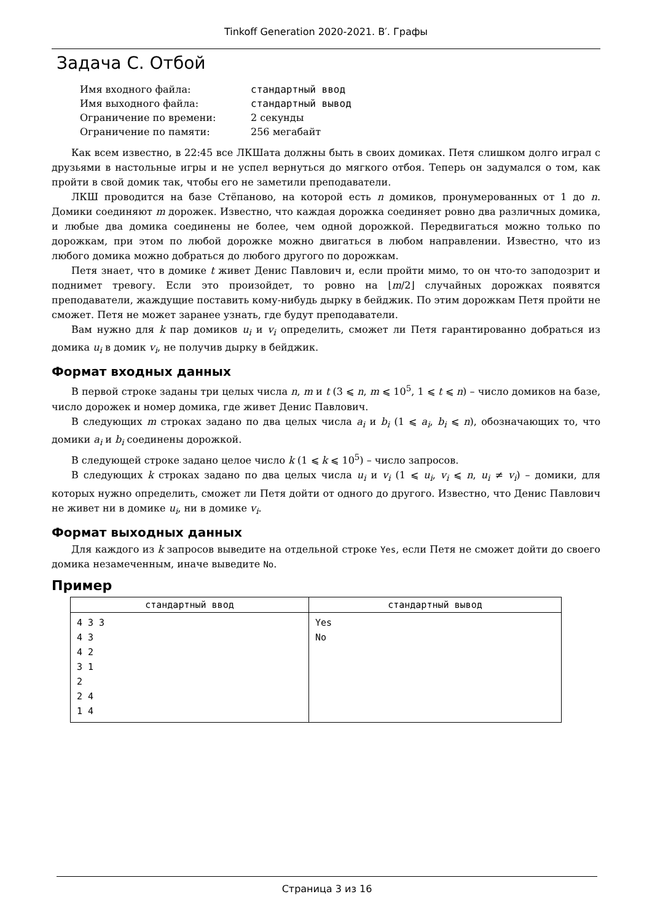Tinkoff Generation 2020-2021. B′. Графы
Задача C. Отбой
| Имя входного файла: | стандартный ввод |
| Имя выходного файла: | стандартный вывод |
| Ограничение по времени: | 2 секунды |
| Ограничение по памяти: | 256 мегабайт |
Как всем известно, в 22:45 все ЛКШата должны быть в своих домиках. Петя слишком долго играл с друзьями в настольные игры и не успел вернуться до мягкого отбоя. Теперь он задумался о том, как пройти в свой домик так, чтобы его не заметили преподаватели.
ЛКШ проводится на базе Стёпаново, на которой есть n домиков, пронумерованных от 1 до n. Домики соединяют m дорожек. Известно, что каждая дорожка соединяет ровно два различных домика, и любые два домика соединены не более, чем одной дорожкой. Передвигаться можно только по дорожкам, при этом по любой дорожке можно двигаться в любом направлении. Известно, что из любого домика можно добраться до любого другого по дорожкам.
Петя знает, что в домике t живет Денис Павлович и, если пройти мимо, то он что-то заподозрит и поднимет тревогу. Если это произойдет, то ровно на ⌊m/2⌋ случайных дорожках появятся преподаватели, жаждущие поставить кому-нибудь дырку в бейджик. По этим дорожкам Петя пройти не сможет. Петя не может заранее узнать, где будут преподаватели.
Вам нужно для k пар домиков u<sub>i</sub> и v<sub>i</sub> определить, сможет ли Петя гарантированно добраться из домика u<sub>i</sub> в домик v<sub>i</sub>, не получив дырку в бейджик.
Формат входных данных
В первой строке заданы три целых числа n, m и t (3 ⩽ n, m ⩽ 10<sup>5</sup>, 1 ⩽ t ⩽ n) – число домиков на базе, число дорожек и номер домика, где живет Денис Павлович.
В следующих m строках задано по два целых числа a<sub>i</sub> и b<sub>i</sub> (1 ⩽ a<sub>i</sub>, b<sub>i</sub> ⩽ n), обозначающих то, что домики a<sub>i</sub> и b<sub>i</sub> соединены дорожкой.
В следующей строке задано целое число k (1 ⩽ k ⩽ 10<sup>5</sup>) – число запросов.
В следующих k строках задано по два целых числа u<sub>i</sub> и v<sub>i</sub> (1 ⩽ u<sub>i</sub>, v<sub>i</sub> ⩽ n, u<sub>i</sub> ≠ v<sub>i</sub>) – домики, для которых нужно определить, сможет ли Петя дойти от одного до другого. Известно, что Денис Павлович не живет ни в домике u<sub>i</sub>, ни в домике v<sub>i</sub>.
Формат выходных данных
Для каждого из k запросов выведите на отдельной строке Yes, если Петя не сможет дойти до своего домика незамеченным, иначе выведите No.
Пример
| стандартный ввод | стандартный вывод |
| --- | --- |
| 4 3 3 4 3 4 2 3 1 2 2 4 1 4 | Yes No |
Страница 3 из 16